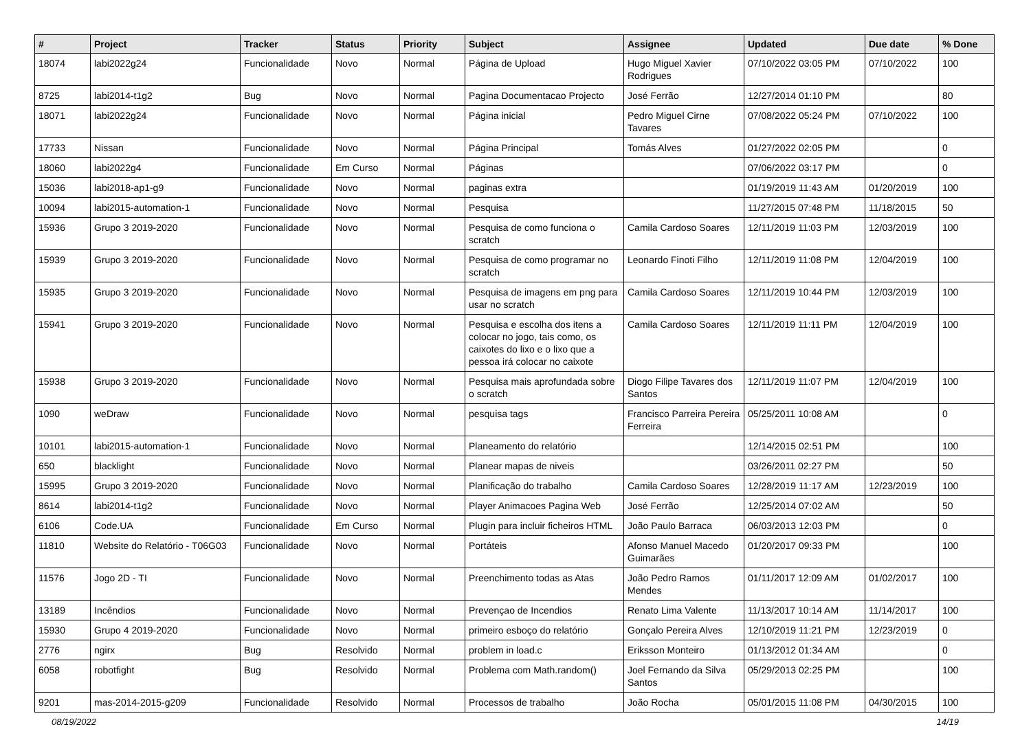| # | Project | Tracker | Status | Priority | Subject | Assignee | Updated | Due date | % Done |
| --- | --- | --- | --- | --- | --- | --- | --- | --- | --- |
| 18074 | labi2022g24 | Funcionalidade | Novo | Normal | Página de Upload | Hugo Miguel Xavier Rodrigues | 07/10/2022 03:05 PM | 07/10/2022 | 100 |
| 8725 | labi2014-t1g2 | Bug | Novo | Normal | Pagina Documentacao Projecto | José Ferrão | 12/27/2014 01:10 PM | | 80 |
| 18071 | labi2022g24 | Funcionalidade | Novo | Normal | Página inicial | Pedro Miguel Cirne Tavares | 07/08/2022 05:24 PM | 07/10/2022 | 100 |
| 17733 | Nissan | Funcionalidade | Novo | Normal | Página Principal | Tomás Alves | 01/27/2022 02:05 PM | | 0 |
| 18060 | labi2022g4 | Funcionalidade | Em Curso | Normal | Páginas | | 07/06/2022 03:17 PM | | 0 |
| 15036 | labi2018-ap1-g9 | Funcionalidade | Novo | Normal | paginas extra | | 01/19/2019 11:43 AM | 01/20/2019 | 100 |
| 10094 | labi2015-automation-1 | Funcionalidade | Novo | Normal | Pesquisa | | 11/27/2015 07:48 PM | 11/18/2015 | 50 |
| 15936 | Grupo 3 2019-2020 | Funcionalidade | Novo | Normal | Pesquisa de como funciona o scratch | Camila Cardoso Soares | 12/11/2019 11:03 PM | 12/03/2019 | 100 |
| 15939 | Grupo 3 2019-2020 | Funcionalidade | Novo | Normal | Pesquisa de como programar no scratch | Leonardo Finoti Filho | 12/11/2019 11:08 PM | 12/04/2019 | 100 |
| 15935 | Grupo 3 2019-2020 | Funcionalidade | Novo | Normal | Pesquisa de imagens em png para usar no scratch | Camila Cardoso Soares | 12/11/2019 10:44 PM | 12/03/2019 | 100 |
| 15941 | Grupo 3 2019-2020 | Funcionalidade | Novo | Normal | Pesquisa e escolha dos itens a colocar no jogo, tais como, os caixotes do lixo e o lixo que a pessoa irá colocar no caixote | Camila Cardoso Soares | 12/11/2019 11:11 PM | 12/04/2019 | 100 |
| 15938 | Grupo 3 2019-2020 | Funcionalidade | Novo | Normal | Pesquisa mais aprofundada sobre o scratch | Diogo Filipe Tavares dos Santos | 12/11/2019 11:07 PM | 12/04/2019 | 100 |
| 1090 | weDraw | Funcionalidade | Novo | Normal | pesquisa tags | Francisco Parreira Pereira Ferreira | 05/25/2011 10:08 AM | | 0 |
| 10101 | labi2015-automation-1 | Funcionalidade | Novo | Normal | Planeamento do relatório | | 12/14/2015 02:51 PM | | 100 |
| 650 | blacklight | Funcionalidade | Novo | Normal | Planear mapas de niveis | | 03/26/2011 02:27 PM | | 50 |
| 15995 | Grupo 3 2019-2020 | Funcionalidade | Novo | Normal | Planificação do trabalho | Camila Cardoso Soares | 12/28/2019 11:17 AM | 12/23/2019 | 100 |
| 8614 | labi2014-t1g2 | Funcionalidade | Novo | Normal | Player Animacoes Pagina Web | José Ferrão | 12/25/2014 07:02 AM | | 50 |
| 6106 | Code.UA | Funcionalidade | Em Curso | Normal | Plugin para incluir ficheiros HTML | João Paulo Barraca | 06/03/2013 12:03 PM | | 0 |
| 11810 | Website do Relatório - T06G03 | Funcionalidade | Novo | Normal | Portáteis | Afonso Manuel Macedo Guimarães | 01/20/2017 09:33 PM | | 100 |
| 11576 | Jogo 2D - TI | Funcionalidade | Novo | Normal | Preenchimento todas as Atas | João Pedro Ramos Mendes | 01/11/2017 12:09 AM | 01/02/2017 | 100 |
| 13189 | Incêndios | Funcionalidade | Novo | Normal | Prevençao de Incendios | Renato Lima Valente | 11/13/2017 10:14 AM | 11/14/2017 | 100 |
| 15930 | Grupo 4 2019-2020 | Funcionalidade | Novo | Normal | primeiro esboço do relatório | Gonçalo Pereira Alves | 12/10/2019 11:21 PM | 12/23/2019 | 0 |
| 2776 | ngirx | Bug | Resolvido | Normal | problem in load.c | Eriksson Monteiro | 01/13/2012 01:34 AM | | 0 |
| 6058 | robotfight | Bug | Resolvido | Normal | Problema com Math.random() | Joel Fernando da Silva Santos | 05/29/2013 02:25 PM | | 100 |
| 9201 | mas-2014-2015-g209 | Funcionalidade | Resolvido | Normal | Processos de trabalho | João Rocha | 05/01/2015 11:08 PM | 04/30/2015 | 100 |
08/19/2022 14/19